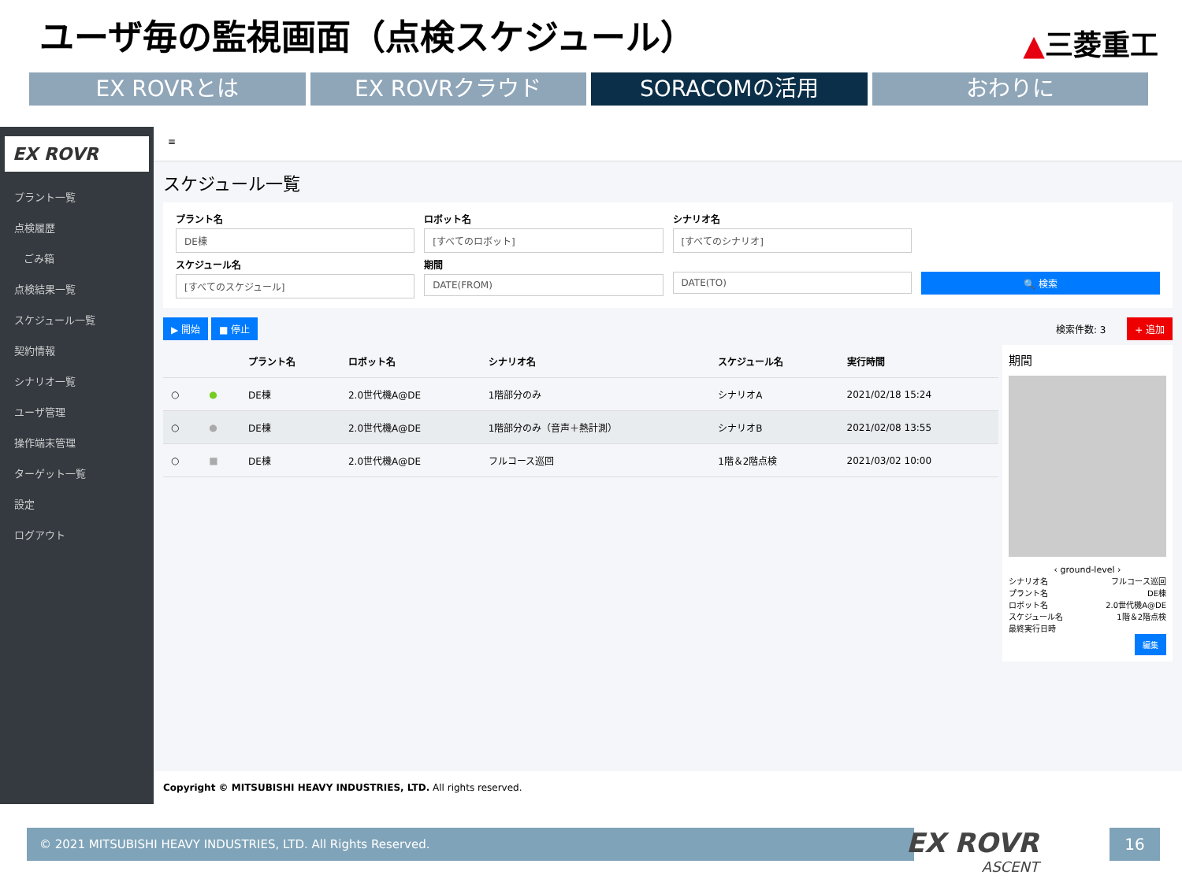ユーザ毎の監視画面（点検スケジュール）
▲三菱重工
EX ROVRとは EX ROVRクラウド SORACOMの活用 おわりに
EX ROVR
プラント一覧
点検履歴
ごみ箱
点検結果一覧
スケジュール一覧
契約情報
シナリオ一覧
ユーザ管理
操作端末管理
ターゲット一覧
設定
ログアウト
≡
スケジュール一覧
プラント名
DE棟
ロボット名
[すべてのロボット]
シナリオ名
[すべてのシナリオ]
スケジュール名
[すべてのスケジュール]
期間
DATE(FROM)
DATE(TO)
🔍 検索
▶ 開始 ■ 停止
検索件数: 3 + 追加
| | | プラント名 | ロボット名 | シナリオ名 | スケジュール名 | 実行時間 |
| --- | --- | --- | --- | --- | --- | --- |
| ○ | ● | DE棟 | 2.0世代機A@DE | 1階部分のみ | シナリオA | 2021/02/18 15:24 |
| ○ | ● | DE棟 | 2.0世代機A@DE | 1階部分のみ（音声＋熱計測） | シナリオB | 2021/02/08 13:55 |
| ○ | ■ | DE棟 | 2.0世代機A@DE | フルコース巡回 | 1階＆2階点検 | 2021/03/02 10:00 |
期間
‹ ground-level ›
シナリオ名 フルコース巡回
プラント名 DE棟
ロボット名 2.0世代機A@DE
スケジュール名 1階＆2階点検
最終実行日時
編集
Copyright © MITSUBISHI HEAVY INDUSTRIES, LTD. All rights reserved.
© 2021 MITSUBISHI HEAVY INDUSTRIES, LTD. All Rights Reserved.
EX ROVR
ASCENT
16